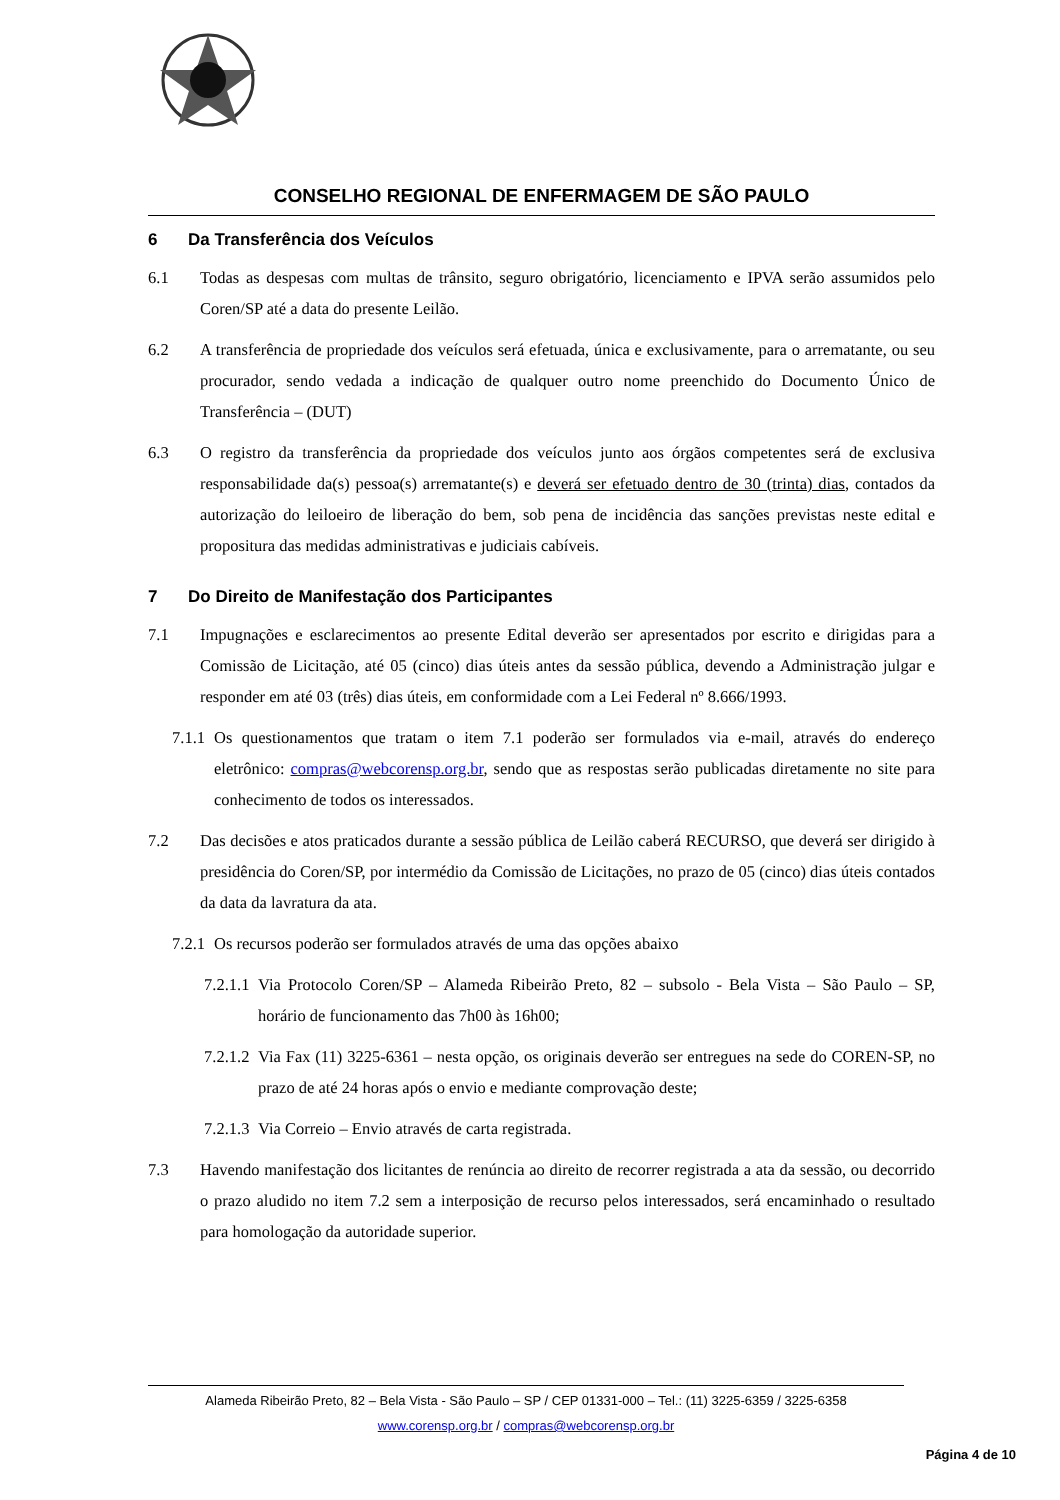CONSELHO REGIONAL DE ENFERMAGEM DE SÃO PAULO
6 Da Transferência dos Veículos
6.1 Todas as despesas com multas de trânsito, seguro obrigatório, licenciamento e IPVA serão assumidos pelo Coren/SP até a data do presente Leilão.
6.2 A transferência de propriedade dos veículos será efetuada, única e exclusivamente, para o arrematante, ou seu procurador, sendo vedada a indicação de qualquer outro nome preenchido do Documento Único de Transferência – (DUT)
6.3 O registro da transferência da propriedade dos veículos junto aos órgãos competentes será de exclusiva responsabilidade da(s) pessoa(s) arrematante(s) e deverá ser efetuado dentro de 30 (trinta) dias, contados da autorização do leiloeiro de liberação do bem, sob pena de incidência das sanções previstas neste edital e propositura das medidas administrativas e judiciais cabíveis.
7 Do Direito de Manifestação dos Participantes
7.1 Impugnações e esclarecimentos ao presente Edital deverão ser apresentados por escrito e dirigidas para a Comissão de Licitação, até 05 (cinco) dias úteis antes da sessão pública, devendo a Administração julgar e responder em até 03 (três) dias úteis, em conformidade com a Lei Federal nº 8.666/1993.
7.1.1 Os questionamentos que tratam o item 7.1 poderão ser formulados via e-mail, através do endereço eletrônico: compras@webcorensp.org.br, sendo que as respostas serão publicadas diretamente no site para conhecimento de todos os interessados.
7.2 Das decisões e atos praticados durante a sessão pública de Leilão caberá RECURSO, que deverá ser dirigido à presidência do Coren/SP, por intermédio da Comissão de Licitações, no prazo de 05 (cinco) dias úteis contados da data da lavratura da ata.
7.2.1 Os recursos poderão ser formulados através de uma das opções abaixo
7.2.1.1 Via Protocolo Coren/SP – Alameda Ribeirão Preto, 82 – subsolo - Bela Vista – São Paulo – SP, horário de funcionamento das 7h00 às 16h00;
7.2.1.2 Via Fax (11) 3225-6361 – nesta opção, os originais deverão ser entregues na sede do COREN-SP, no prazo de até 24 horas após o envio e mediante comprovação deste;
7.2.1.3 Via Correio – Envio através de carta registrada.
7.3 Havendo manifestação dos licitantes de renúncia ao direito de recorrer registrada a ata da sessão, ou decorrido o prazo aludido no item 7.2 sem a interposição de recurso pelos interessados, será encaminhado o resultado para homologação da autoridade superior.
Alameda Ribeirão Preto, 82 – Bela Vista - São Paulo – SP / CEP 01331-000 – Tel.: (11) 3225-6359 / 3225-6358
www.corensp.org.br / compras@webcorensp.org.br
Página 4 de 10